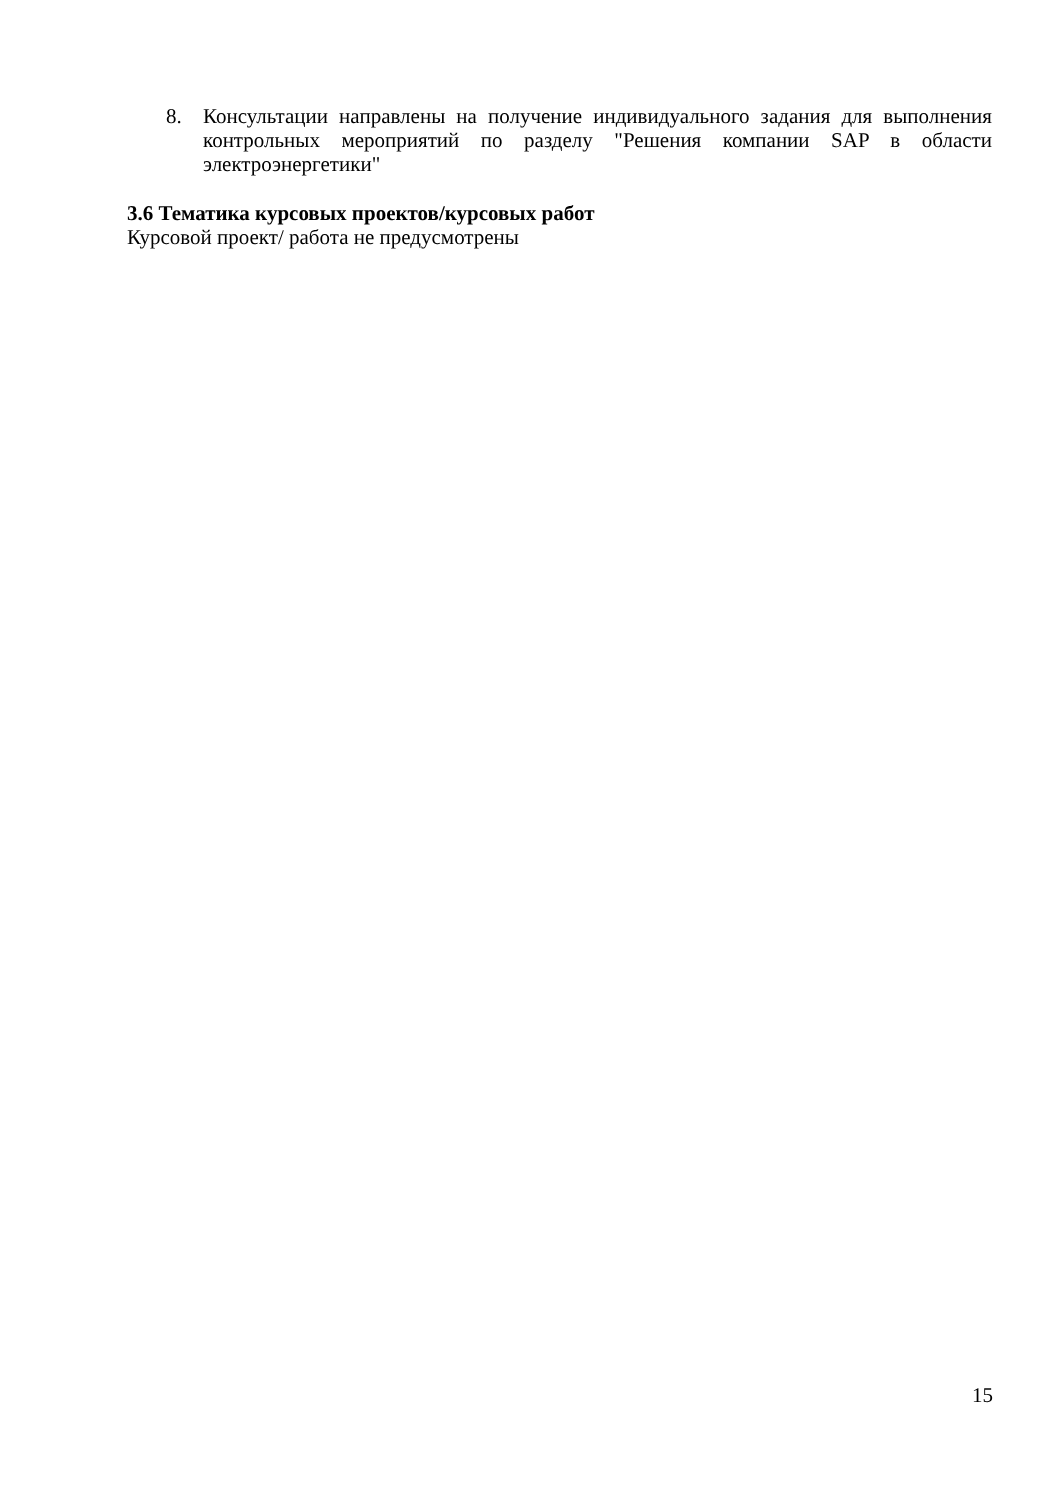8. Консультации направлены на получение индивидуального задания для выполнения контрольных мероприятий по разделу "Решения компании SAP в области электроэнергетики"
3.6 Тематика курсовых проектов/курсовых работ
Курсовой проект/ работа не предусмотрены
15